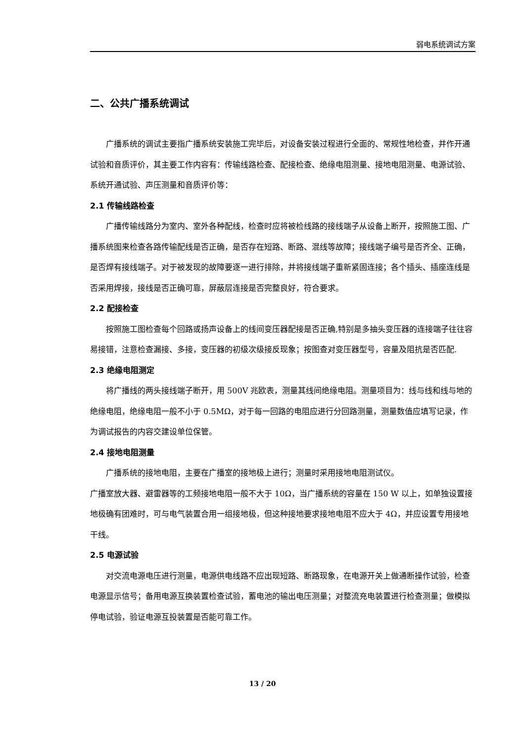弱电系统调试方案
二、公共广播系统调试
广播系统的调试主要指广播系统安装施工完毕后，对设备安装过程进行全面的、常规性地检查，并作开通试验和音质评价，其主要工作内容有：传输线路检查、配接检查、绝缘电阻测量、接地电阻测量、电源试验、系统开通试验、声压测量和音质评价等：
2.1 传输线路检查
广播传输线路分为室内、室外各种配线，检查时应将被检线路的接线端子从设备上断开，按照施工图、广播系统图来检查各路传输配线是否正确，是否存在短路、断路、混线等故障；接线端子编号是否齐全、正确，是否焊有接线端子。对于被发现的故障要逐一进行排除，并将接线端子重新紧固连接；各个插头、插座连线是否采用焊接，接线是否正确可靠，屏蔽层连接是否完整良好，符合要求。
2.2 配接检查
按照施工图检查每个回路或扬声设备上的线间变压器配接是否正确,特别是多抽头变压器的连接端子往往容易接错，注意检查漏接、多接，变压器的初级次级接反现象；按图查对变压器型号，容量及阻抗是否匹配.
2.3 绝缘电阻测定
将广播线的两头接线端子断开，用 500V 兆欧表，测量其线间绝缘电阻。测量项目为：线与线和线与地的绝缘电阻，绝缘电阻一般不小于 0.5MΩ，对于每一回路的电阻应进行分回路测量，测量数值应填写记录，作为调试报告的内容交建设单位保管。
2.4 接地电阻测量
广播系统的接地电阻，主要在广播室的接地极上进行；测量时采用接地电阻测试仪。
广播室放大器、避雷器等的工频接地电阻一般不大于 10Ω，当广播系统的容量在 150 W 以上，如单独设置接地极确有团难时，可与电气装置合用一组接地极，但这种接地要求接地电阻不应大于 4Ω，并应设置专用接地干线。
2.5 电源试验
对交流电源电压进行测量，电源供电线路不应出现短路、断路现象，在电源开关上做通断操作试验，检查电源显示信号；备用电源互换装置检查试验，蓄电池的输出电压测量；对整流充电装置进行检查测量；做模拟停电试验，验证电源互投装置是否能可靠工作。
13 / 20